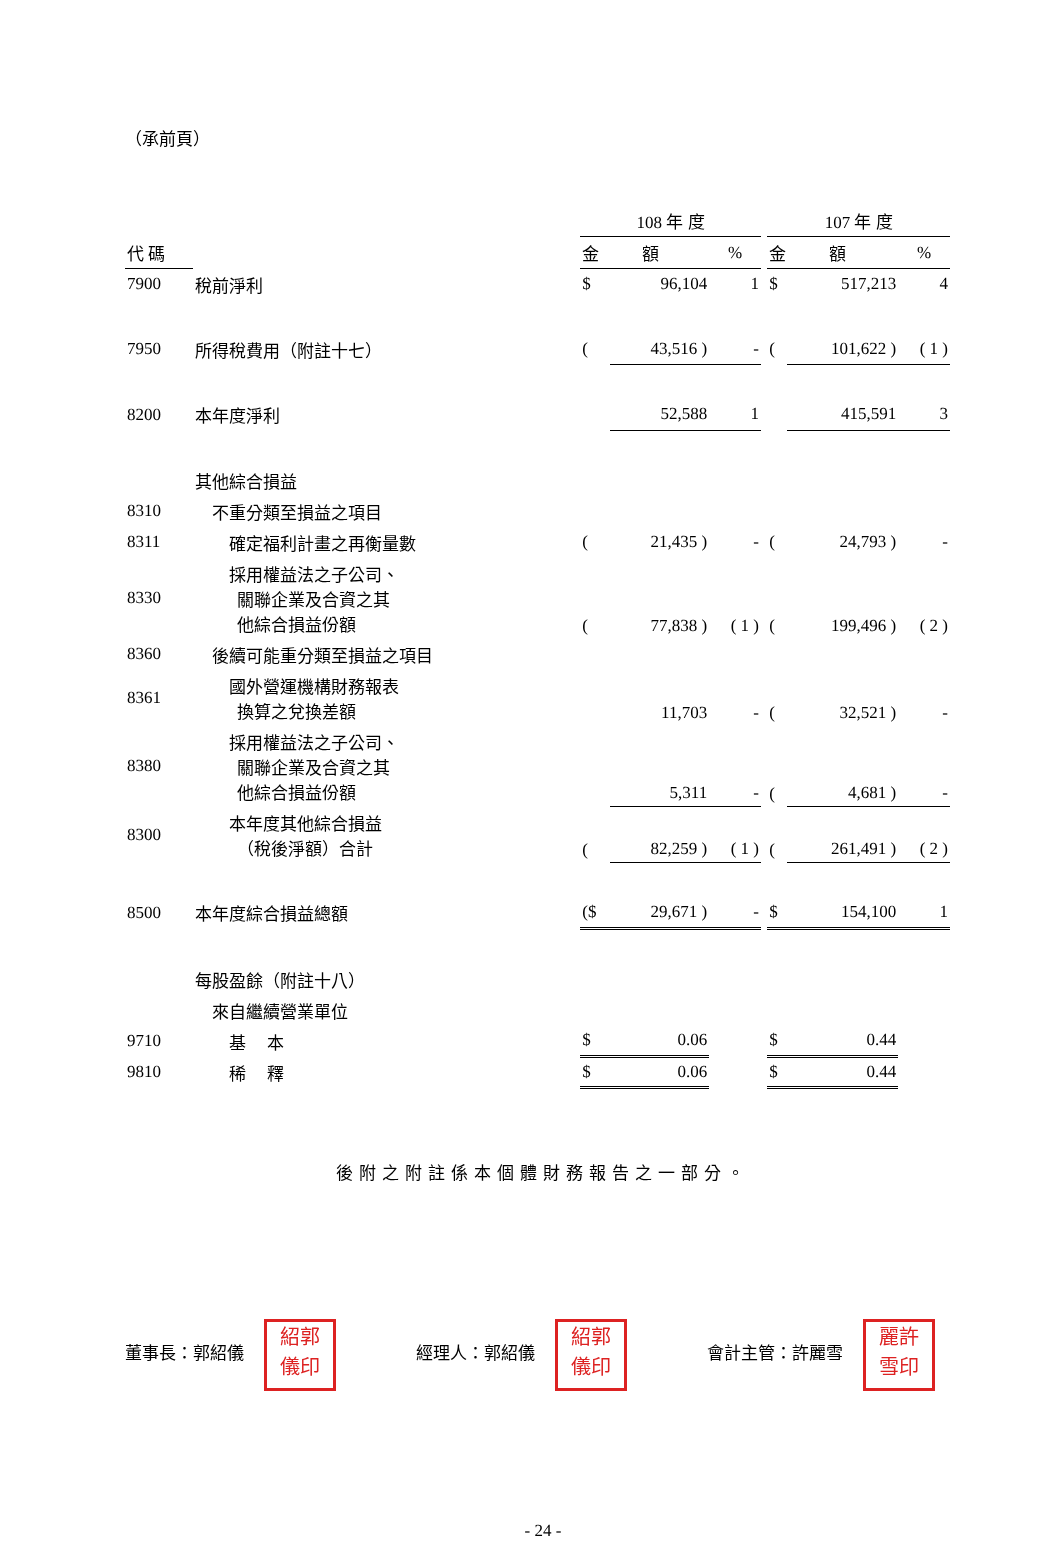（承前頁）
| | | 108 年 度 | | | | 107 年 度 | | |
| --- | --- | --- | --- | --- | --- | --- | --- | --- |
| 代 碼 | | 金 額 | | % | | 金 額 | | % |
| 7900 | 稅前淨利 | $ | 96,104 | 1 | | $ | 517,213 | 4 |
| 7950 | 所得稅費用（附註十七） | ( | 43,516 ) | - | | ( | 101,622 ) | ( 1 ) |
| 8200 | 本年度淨利 | | 52,588 | 1 | | | 415,591 | 3 |
| | 其他綜合損益 | | | | | | | |
| 8310 | 不重分類至損益之項目 | | | | | | | |
| 8311 | 確定福利計畫之再衡量數 | ( | 21,435 ) | - | | ( | 24,793 ) | - |
| 8330 | 採用權益法之子公司、 關聯企業及合資之其 他綜合損益份額 | ( | 77,838 ) | ( 1 ) | | ( | 199,496 ) | ( 2 ) |
| 8360 | 後續可能重分類至損益之項目 | | | | | | | |
| 8361 | 國外營運機構財務報表 換算之兌換差額 | | 11,703 | - | | ( | 32,521 ) | - |
| 8380 | 採用權益法之子公司、 關聯企業及合資之其 他綜合損益份額 | | 5,311 | - | | ( | 4,681 ) | - |
| 8300 | 本年度其他綜合損益 （稅後淨額）合計 | ( | 82,259 ) | ( 1 ) | | ( | 261,491 ) | ( 2 ) |
| 8500 | 本年度綜合損益總額 | ($ | 29,671 ) | - | | $ | 154,100 | 1 |
| | 每股盈餘（附註十八） | | | | | | | |
| | 來自繼續營業單位 | | | | | | | |
| 9710 | 基 本 | $ | 0.06 | | | $ | 0.44 | |
| 9810 | 稀 釋 | $ | 0.06 | | | $ | 0.44 | |
後附之附註係本個體財務報告之一部分。
董事長：郭紹儀 紹郭
儀印
經理人：郭紹儀 紹郭
儀印
會計主管：許麗雪 麗許
雪印
- 24 -